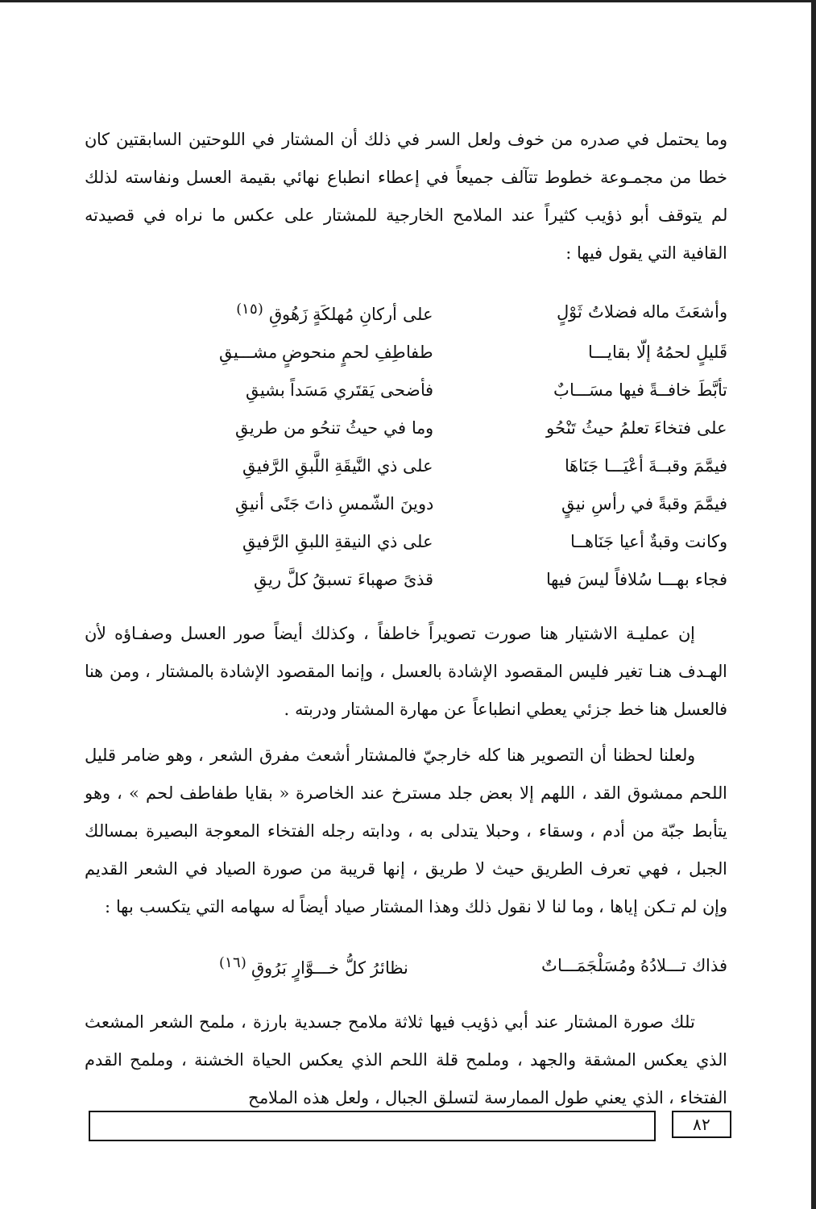وما يحتمل في صدره من خوف ولعل السر في ذلك أن المشتار في اللوحتين السابقتين كان خطا من مجمـوعة خطوط تتآلف جميعاً في إعطاء انطباع نهائي بقيمة العسل ونفاسته لذلك لم يتوقف أبو ذؤيب كثيراً عند الملامح الخارجية للمشتار على عكس ما نراه في قصيدته القافية التي يقول فيها :
| وأشعَثَ ماله فضلاتُ ثَوْلٍ | على أركانِ مُهلكَةٍ زَهُوقِ <sup>(١٥)</sup> |
| قَليلٍ لحمُهُ إلّا بقايـــا | طفاطِفِ لحمٍ منحوضٍ مشـــيقِ |
| تأبَّطَ خافــةً فيها مسَـــابٌ | فأضحى يَقتَري مَسَداً بشيقِ |
| على فتخاءَ تعلمُ حيثُ تَنْحُو | وما في حيثُ تنحُو من طريقِ |
| فيمَّمَ وقبــةَ أعْيَـــا جَنَاهَا | على ذي النَّيقَةِ اللَّبقِ الرَّفيقِ |
| فيمَّمَ وقبةً في رأسِ نيقٍ | دوينَ الشّمسِ ذاتَ جَنًى أنيقِ |
| وكانت وقبةٌ أعيا جَنَاهــا | على ذي النيقةِ اللبقِ الرَّفيقِ |
| فجاء بهـــا سُلافاً ليسَ فيها | قذىً صهباءَ تسبقُ كلَّ ريقِ |
إن عمليـة الاشتيار هنا صورت تصويراً خاطفاً ، وكذلك أيضاً صور العسل وصفـاؤه لأن الهـدف هنـا تغير فليس المقصود الإشادة بالعسل ، وإنما المقصود الإشادة بالمشتار ، ومن هنا فالعسل هنا خط جزئي يعطي انطباعاً عن مهارة المشتار ودربته .
ولعلنا لحظنا أن التصوير هنا كله خارجيّ فالمشتار أشعث مفرق الشعر ، وهو ضامر قليل اللحم ممشوق القد ، اللهم إلا بعض جلد مسترخ عند الخاصرة « بقايا طفاطف لحم » ، وهو يتأبط جبّة من أدم ، وسقاء ، وحبلا يتدلى به ، ودابته رجله الفتخاء المعوجة البصيرة بمسالك الجبل ، فهي تعرف الطريق حيث لا طريق ، إنها قريبة من صورة الصياد في الشعر القديم وإن لم تـكن إياها ، وما لنا لا نقول ذلك وهذا المشتار صياد أيضاً له سهامه التي يتكسب بها :
| فذاك تـــلادُهُ ومُسَلْجَمَـــاتٌ | نظائرُ كلُّ خـــوَّارٍ بَرُوقِ <sup>(١٦)</sup> |
تلك صورة المشتار عند أبي ذؤيب فيها ثلاثة ملامح جسدية بارزة ، ملمح الشعر المشعث الذي يعكس المشقة والجهد ، وملمح قلة اللحم الذي يعكس الحياة الخشنة ، وملمح القدم الفتخاء ، الذي يعني طول الممارسة لتسلق الجبال ، ولعل هذه الملامح
٨٢